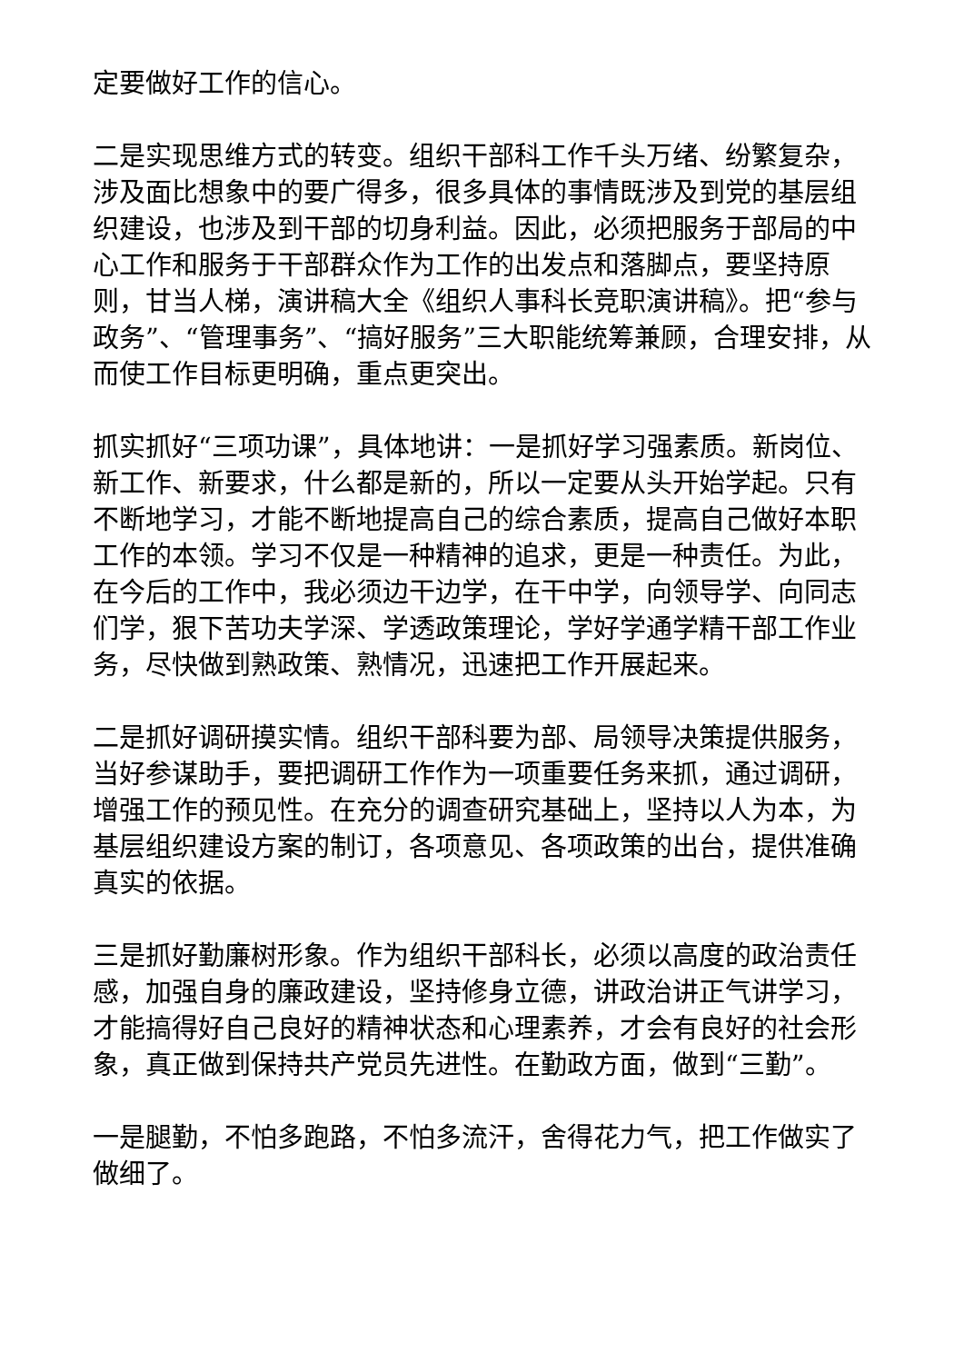定要做好工作的信心。
二是实现思维方式的转变。组织干部科工作千头万绪、纷繁复杂，涉及面比想象中的要广得多，很多具体的事情既涉及到党的基层组织建设，也涉及到干部的切身利益。因此，必须把服务于部局的中心工作和服务于干部群众作为工作的出发点和落脚点，要坚持原则，甘当人梯，演讲稿大全《组织人事科长竞职演讲稿》。把“参与政务”、“管理事务”、“搞好服务”三大职能统筹兼顾，合理安排，从而使工作目标更明确，重点更突出。
抓实抓好“三项功课”，具体地讲：一是抓好学习强素质。新岗位、新工作、新要求，什么都是新的，所以一定要从头开始学起。只有不断地学习，才能不断地提高自己的综合素质，提高自己做好本职工作的本领。学习不仅是一种精神的追求，更是一种责任。为此，在今后的工作中，我必须边干边学，在干中学，向领导学、向同志们学，狠下苦功夫学深、学透政策理论，学好学通学精干部工作业务，尽快做到熟政策、熟情况，迅速把工作开展起来。
二是抓好调研摸实情。组织干部科要为部、局领导决策提供服务，当好参谋助手，要把调研工作作为一项重要任务来抓，通过调研，增强工作的预见性。在充分的调查研究基础上，坚持以人为本，为基层组织建设方案的制订，各项意见、各项政策的出台，提供准确真实的依据。
三是抓好勤廉树形象。作为组织干部科长，必须以高度的政治责任感，加强自身的廉政建设，坚持修身立德，讲政治讲正气讲学习，才能搞得好自己良好的精神状态和心理素养，才会有良好的社会形象，真正做到保持共产党员先进性。在勤政方面，做到“三勤”。
一是腿勤，不怕多跑路，不怕多流汗，舍得花力气，把工作做实了做细了。